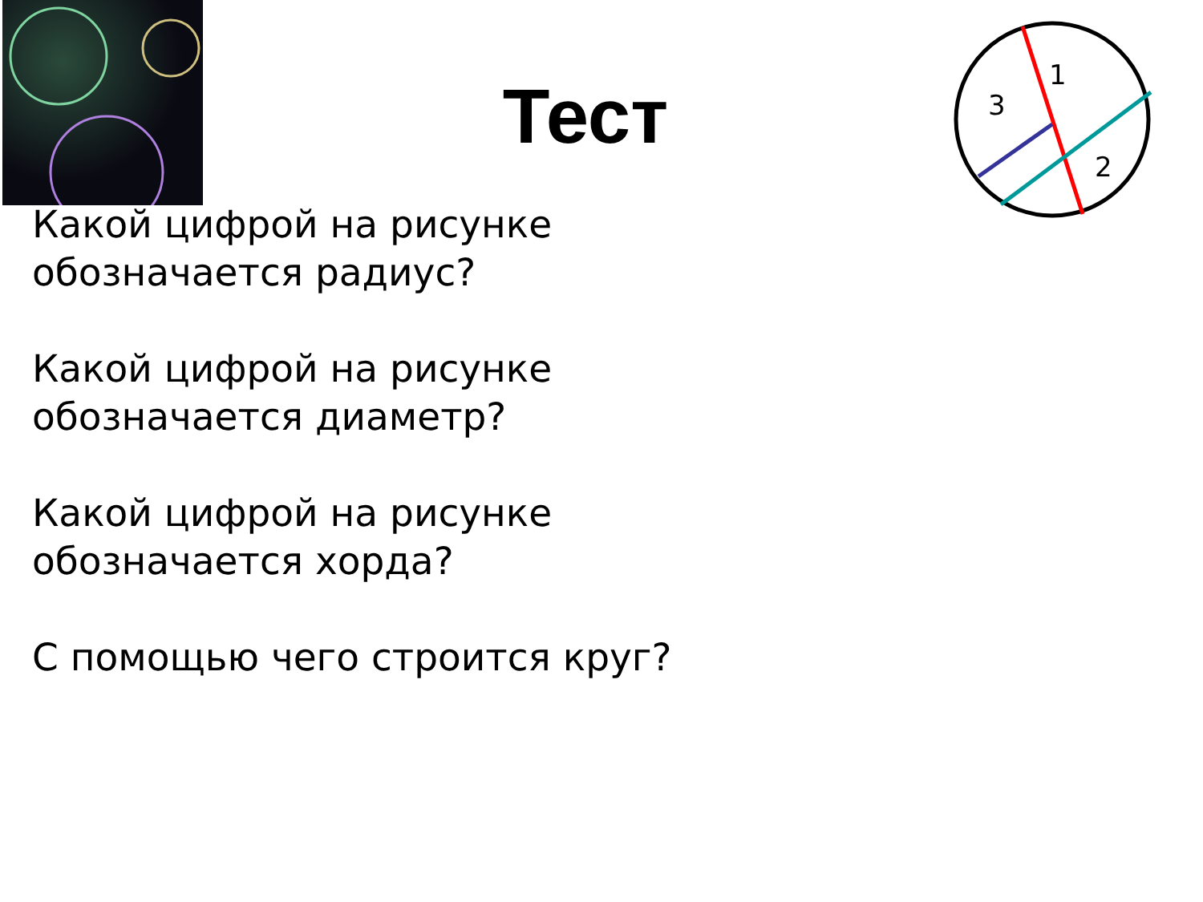Тест
1
2
3
Какой цифрой на рисунке обозначается радиус?
Какой цифрой на рисунке обозначается диаметр?
Какой цифрой на рисунке обозначается хорда?
С помощью чего строится круг?